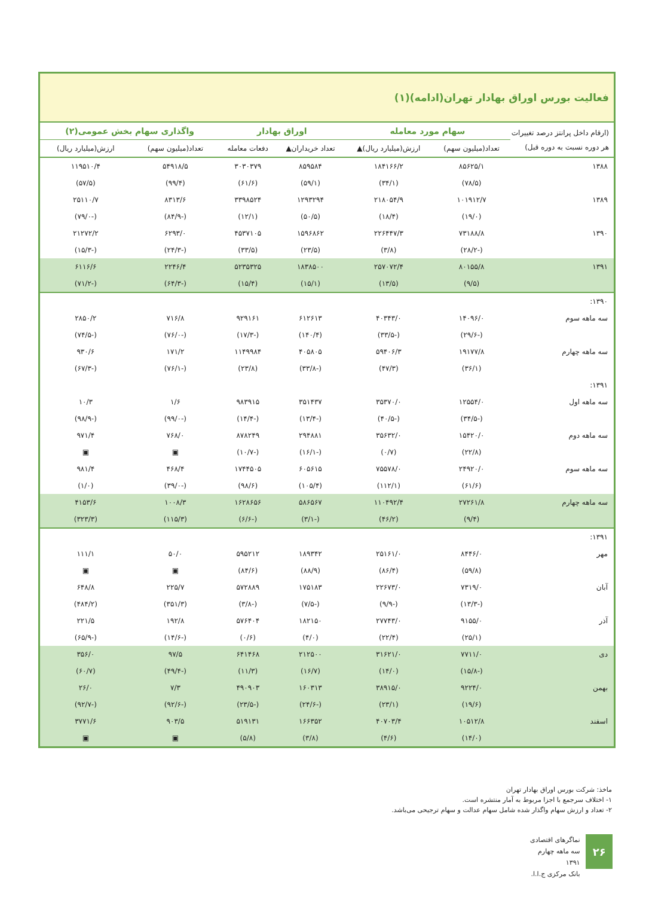فعالیت بورس اوراق بهادار تهران(ادامه)(۱)
| (ارقام داخل پرانتز درصد تغییرات هر دوره نسبت به دوره قبل) | سهام مورد معامله | | اوراق بهادار | | واگذاری سهام بخش عمومی(۲) | |
| --- | --- | --- | --- | --- | --- | --- |
| | تعداد(میلیون سهم) | ارزش(میلیارد ریال)▲ | تعداد خریداران▲ | دفعات معامله | تعداد(میلیون سهم) | ارزش(میلیارد ریال) |
| ۱۳۸۸ | ۸۵۶۲۵/۱ | ۱۸۴۱۶۶/۲ | ۸۵۹۵۸۴ | ۳۰۳۰۳۷۹ | ۵۴۹۱۸/۵ | ۱۱۹۵۱۰/۴ |
| | (۷۸/۵) | (۳۴/۱) | (۵۹/۱) | (۶۱/۶) | (۹۹/۴) | (۵۷/۵) |
| ۱۳۸۹ | ۱۰۱۹۱۲/۷ | ۲۱۸۰۵۴/۹ | ۱۲۹۳۲۹۴ | ۳۳۹۸۵۲۴ | ۸۳۱۳/۶ | ۲۵۱۱۰/۷ |
| | (۱۹/۰) | (۱۸/۴) | (۵۰/۵) | (۱۲/۱) | (-۸۴/۹) | (-۷۹/۰) |
| ۱۳۹۰ | ۷۳۱۸۸/۸ | ۲۲۶۴۴۷/۳ | ۱۵۹۶۸۶۲ | ۴۵۳۷۱۰۵ | ۶۲۹۳/۰ | ۲۱۲۷۲/۲ |
| | (-۲۸/۲) | (۳/۸) | (۲۳/۵) | (۳۳/۵) | (-۲۴/۳) | (-۱۵/۳) |
| ۱۳۹۱ | ۸۰۱۵۵/۸ | ۲۵۷۰۷۲/۴ | ۱۸۳۸۵۰۰ | ۵۲۳۵۳۲۵ | ۲۲۴۶/۴ | ۶۱۱۶/۶ |
| | (۹/۵) | (۱۳/۵) | (۱۵/۱) | (۱۵/۴) | (-۶۴/۳) | (-۷۱/۲) |
| ۱۳۹۰: | | | | | | |
| سه ماهه سوم | ۱۴۰۹۶/۰ | ۴۰۳۴۳/۰ | ۶۱۲۶۱۳ | ۹۲۹۱۶۱ | ۷۱۶/۸ | ۲۸۵۰/۲ |
| | (-۲۹/۶) | (-۳۳/۵) | (۱۴۰/۴) | (-۱۷/۳) | (-۷۶/۰) | (-۷۴/۵) |
| سه ماهه چهارم | ۱۹۱۷۷/۸ | ۵۹۴۰۶/۳ | ۴۰۵۸۰۵ | ۱۱۴۹۹۸۴ | ۱۷۱/۲ | ۹۳۰/۶ |
| | (۳۶/۱) | (۴۷/۳) | (-۳۳/۸) | (۲۳/۸) | (-۷۶/۱) | (-۶۷/۳) |
| ۱۳۹۱: | | | | | | |
| سه ماهه اول | ۱۲۵۵۴/۰ | ۳۵۳۷۰/۰ | ۳۵۱۴۳۷ | ۹۸۳۹۱۵ | ۱/۶ | ۱۰/۳ |
| | (-۳۴/۵) | (-۴۰/۵) | (-۱۳/۴) | (-۱۴/۴) | (-۹۹/۰) | (-۹۸/۹) |
| سه ماهه دوم | ۱۵۴۲۰/۰ | ۳۵۶۳۲/۰ | ۲۹۴۸۸۱ | ۸۷۸۲۴۹ | ۷۶۸/۰ | ۹۷۱/۴ |
| | (۲۲/۸) | (۰/۷) | (-۱۶/۱) | (-۱۰/۷) | ▣ | ▣ |
| سه ماهه سوم | ۲۴۹۲۰/۰ | ۷۵۵۷۸/۰ | ۶۰۵۶۱۵ | ۱۷۴۴۵۰۵ | ۴۶۸/۴ | ۹۸۱/۴ |
| | (۶۱/۶) | (۱۱۲/۱) | (۱۰۵/۴) | (۹۸/۶) | (-۳۹/۰) | (۱/۰) |
| سه ماهه چهارم | ۲۷۲۶۱/۸ | ۱۱۰۴۹۲/۴ | ۵۸۶۵۶۷ | ۱۶۲۸۶۵۶ | ۱۰۰۸/۳ | ۴۱۵۳/۶ |
| | (۹/۴) | (۴۶/۲) | (-۳/۱) | (-۶/۶) | (۱۱۵/۳) | (۳۲۳/۳) |
| ۱۳۹۱: | | | | | | |
| مهر | ۸۴۴۶/۰ | ۲۵۱۶۱/۰ | ۱۸۹۳۴۲ | ۵۹۵۲۱۲ | ۵۰/۰ | ۱۱۱/۱ |
| | (۵۹/۸) | (۸۶/۴) | (۸۸/۹) | (۸۴/۶) | ▣ | ▣ |
| آبان | ۷۳۱۹/۰ | ۲۲۶۷۳/۰ | ۱۷۵۱۸۳ | ۵۷۲۸۸۹ | ۲۲۵/۷ | ۶۴۸/۸ |
| | (-۱۳/۳) | (-۹/۹) | (-۷/۵) | (-۳/۸) | (۳۵۱/۳) | (۴۸۴/۲) |
| آذر | ۹۱۵۵/۰ | ۲۷۷۴۳/۰ | ۱۸۲۱۵۰ | ۵۷۶۴۰۴ | ۱۹۲/۸ | ۲۲۱/۵ |
| | (۲۵/۱) | (۲۲/۴) | (۴/۰) | (۰/۶) | (-۱۴/۶) | (-۶۵/۹) |
| دی | ۷۷۱۱/۰ | ۳۱۶۲۱/۰ | ۲۱۲۵۰۰ | ۶۴۱۴۶۸ | ۹۷/۵ | ۳۵۶/۰ |
| | (-۱۵/۸) | (۱۴/۰) | (۱۶/۷) | (۱۱/۳) | (-۴۹/۴) | (۶۰/۷) |
| بهمن | ۹۲۲۴/۰ | ۳۸۹۱۵/۰ | ۱۶۰۳۱۳ | ۴۹۰۹۰۳ | ۷/۳ | ۲۶/۰ |
| | (۱۹/۶) | (۲۳/۱) | (-۲۴/۶) | (-۲۳/۵) | (-۹۲/۶) | (-۹۲/۷) |
| اسفند | ۱۰۵۱۲/۸ | ۴۰۷۰۳/۴ | ۱۶۶۳۵۲ | ۵۱۹۱۳۱ | ۹۰۳/۵ | ۳۷۷۱/۶ |
| | (۱۴/۰) | (۴/۶) | (۳/۸) | (۵/۸) | ▣ | ▣ |
ماخذ: شرکت بورس اوراق بهادار تهران
۱- اختلاف سرجمع با اجزا مربوط به آمار منتشره است.
۲- تعداد و ارزش سهام واگذار شده شامل سهام عدالت و سهام ترجیحی می‌باشد.
۲۶
نماگرهای اقتصادی
سه ماهه چهارم ۱۳۹۱
بانک مرکزی ج.ا.ا.